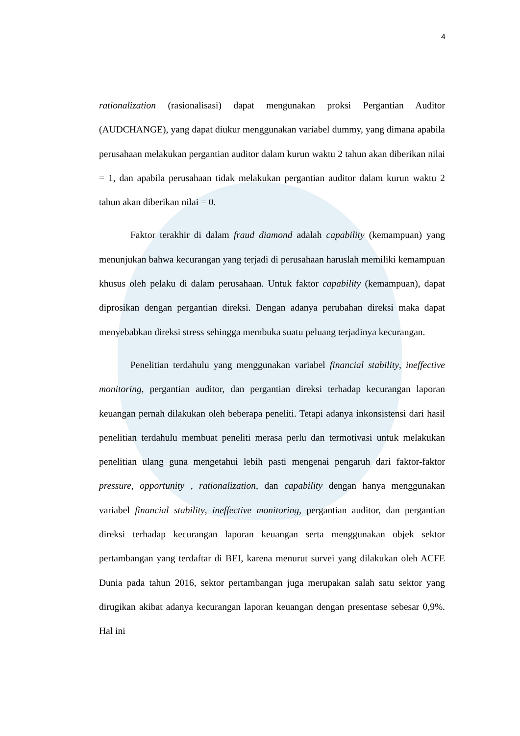4
rationalization (rasionalisasi) dapat mengunakan proksi Pergantian Auditor (AUDCHANGE), yang dapat diukur menggunakan variabel dummy, yang dimana apabila perusahaan melakukan pergantian auditor dalam kurun waktu 2 tahun akan diberikan nilai = 1, dan apabila perusahaan tidak melakukan pergantian auditor dalam kurun waktu 2 tahun akan diberikan nilai = 0.
Faktor terakhir di dalam fraud diamond adalah capability (kemampuan) yang menunjukan bahwa kecurangan yang terjadi di perusahaan haruslah memiliki kemampuan khusus oleh pelaku di dalam perusahaan. Untuk faktor capability (kemampuan), dapat diprosikan dengan pergantian direksi. Dengan adanya perubahan direksi maka dapat menyebabkan direksi stress sehingga membuka suatu peluang terjadinya kecurangan.
Penelitian terdahulu yang menggunakan variabel financial stability, ineffective monitoring, pergantian auditor, dan pergantian direksi terhadap kecurangan laporan keuangan pernah dilakukan oleh beberapa peneliti. Tetapi adanya inkonsistensi dari hasil penelitian terdahulu membuat peneliti merasa perlu dan termotivasi untuk melakukan penelitian ulang guna mengetahui lebih pasti mengenai pengaruh dari faktor-faktor pressure, opportunity , rationalization, dan capability dengan hanya menggunakan variabel financial stability, ineffective monitoring, pergantian auditor, dan pergantian direksi terhadap kecurangan laporan keuangan serta menggunakan objek sektor pertambangan yang terdaftar di BEI, karena menurut survei yang dilakukan oleh ACFE Dunia pada tahun 2016, sektor pertambangan juga merupakan salah satu sektor yang dirugikan akibat adanya kecurangan laporan keuangan dengan presentase sebesar 0,9%. Hal ini